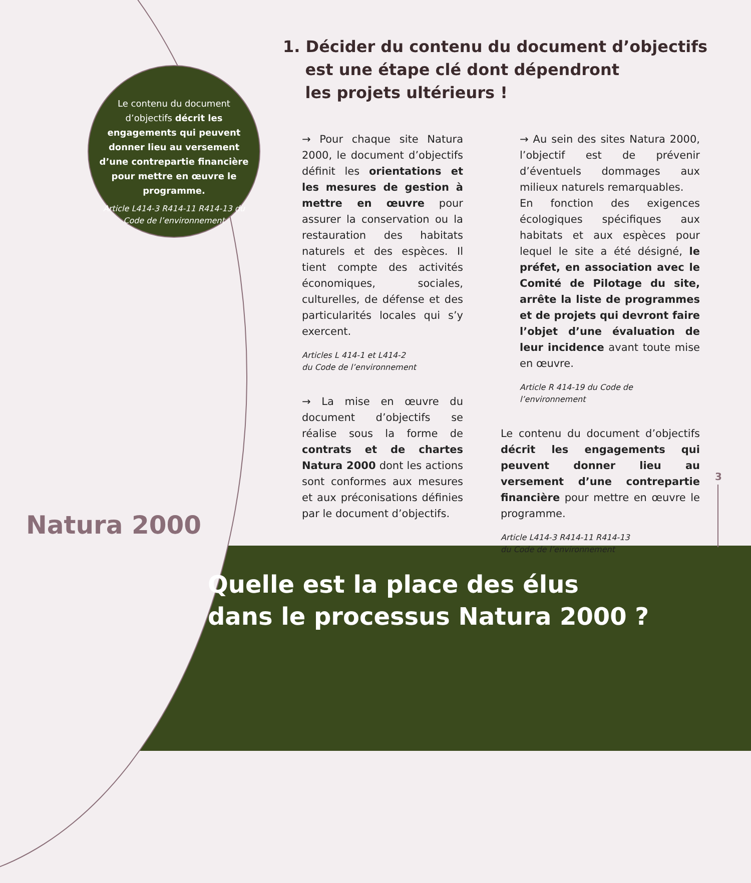Le contenu du document d’objectifs décrit les engagements qui peuvent donner lieu au versement d’une contrepartie financière pour mettre en œuvre le programme.
Article L414-3 R414-11 R414-13 du Code de l’environnement
1. Décider du contenu du document d’objectifs
est une étape clé dont dépendront
les projets ultérieurs !
→ Pour chaque site Natura 2000, le document d’objectifs définit les orientations et les mesures de gestion à mettre en œuvre pour assurer la conservation ou la restauration des habitats naturels et des espèces. Il tient compte des activités économiques, sociales, culturelles, de défense et des particularités locales qui s’y exercent.
Articles L 414-1 et L414-2
du Code de l’environnement
→ La mise en œuvre du document d’objectifs se réalise sous la forme de contrats et de chartes Natura 2000 dont les actions sont conformes aux mesures et aux préconisations définies par le document d’objectifs.
→ Au sein des sites Natura 2000, l’objectif est de prévenir d’éventuels dommages aux milieux naturels remarquables.
En fonction des exigences écologiques spécifiques aux habitats et aux espèces pour lequel le site a été désigné, le préfet, en association avec le Comité de Pilotage du site, arrête la liste de programmes et de projets qui devront faire l’objet d’une évaluation de leur incidence avant toute mise en œuvre.
Article R 414-19 du Code de l’environnement
Le contenu du document d’objectifs décrit les engagements qui peuvent donner lieu au versement d’une contrepartie financière pour mettre en œuvre le programme.
Article L414-3 R414-11 R414-13
du Code de l’environnement
3
Natura 2000
Quelle est la place des élus
dans le processus Natura 2000 ?